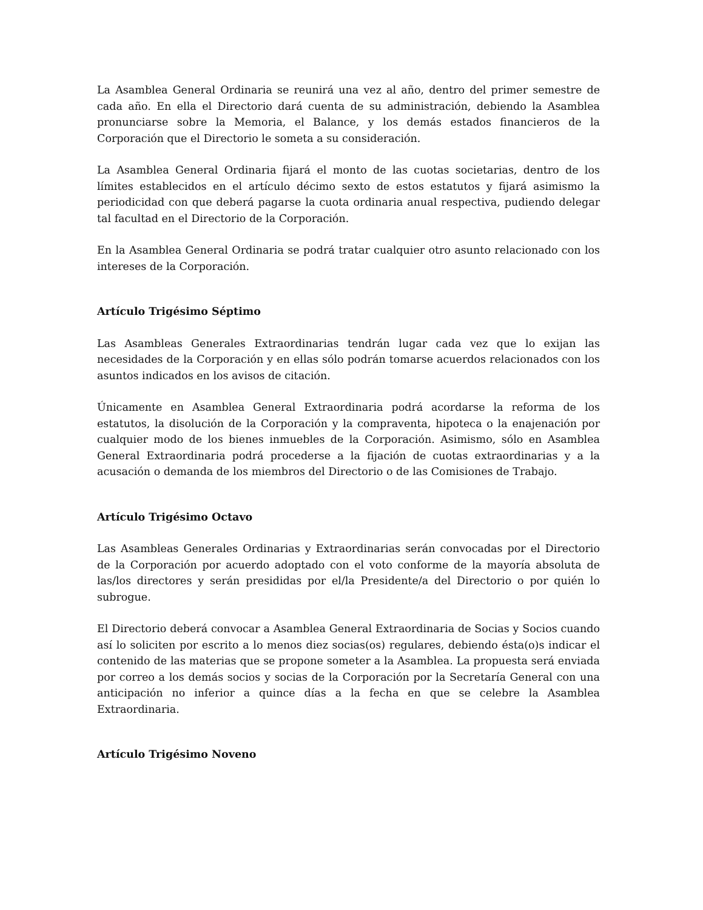La Asamblea General Ordinaria se reunirá una vez al año, dentro del primer semestre de cada año. En ella el Directorio dará cuenta de su administración, debiendo la Asamblea pronunciarse sobre la Memoria, el Balance, y los demás estados financieros de la Corporación que el Directorio le someta a su consideración.
La Asamblea General Ordinaria fijará el monto de las cuotas societarias, dentro de los límites establecidos en el artículo décimo sexto de estos estatutos y fijará asimismo la periodicidad con que deberá pagarse la cuota ordinaria anual respectiva, pudiendo delegar tal facultad en el Directorio de la Corporación.
En la Asamblea General Ordinaria se podrá tratar cualquier otro asunto relacionado con los intereses de la Corporación.
Artículo Trigésimo Séptimo
Las Asambleas Generales Extraordinarias tendrán lugar cada vez que lo exijan las necesidades de la Corporación y en ellas sólo podrán tomarse acuerdos relacionados con los asuntos indicados en los avisos de citación.
Únicamente en Asamblea General Extraordinaria podrá acordarse la reforma de los estatutos, la disolución de la Corporación y la compraventa, hipoteca o la enajenación por cualquier modo de los bienes inmuebles de la Corporación. Asimismo, sólo en Asamblea General Extraordinaria podrá procederse a la fijación de cuotas extraordinarias y a la acusación o demanda de los miembros del Directorio o de las Comisiones de Trabajo.
Artículo Trigésimo Octavo
Las Asambleas Generales Ordinarias y Extraordinarias serán convocadas por el Directorio de la Corporación por acuerdo adoptado con el voto conforme de la mayoría absoluta de las/los directores y serán presididas por el/la Presidente/a del Directorio o por quién lo subrogue.
El Directorio deberá convocar a Asamblea General Extraordinaria de Socias y Socios cuando así lo soliciten por escrito a lo menos diez socias(os) regulares, debiendo ésta(o)s indicar el contenido de las materias que se propone someter a la Asamblea. La propuesta será enviada por correo a los demás socios y socias de la Corporación por la Secretaría General con una anticipación no inferior a quince días a la fecha en que se celebre la Asamblea Extraordinaria.
Artículo Trigésimo Noveno